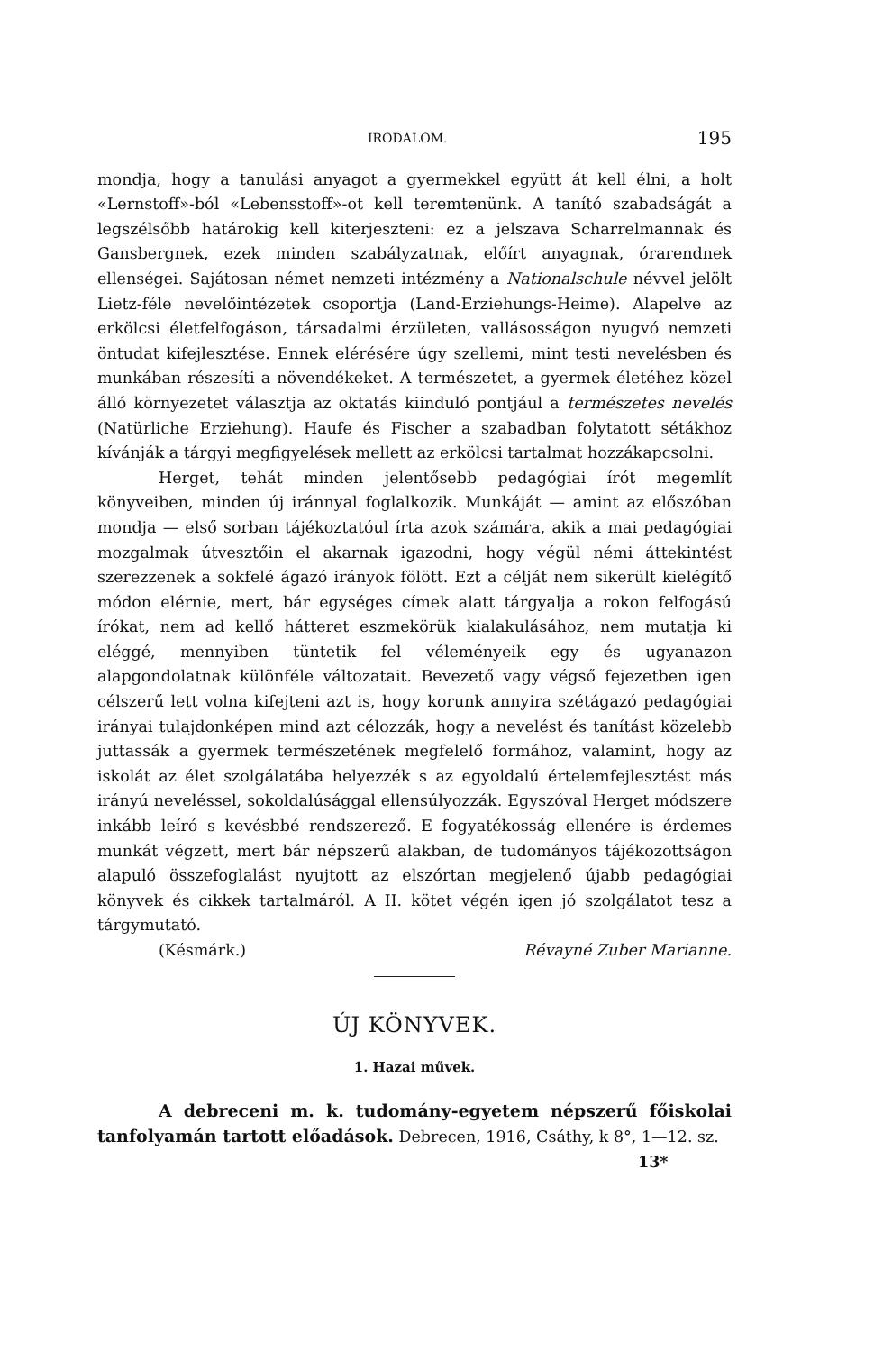IRODALOM. 195
mondja, hogy a tanulási anyagot a gyermekkel együtt át kell élni, a holt «Lernstoff»-ból «Lebensstoff»-ot kell teremtenünk. A tanító szabadságát a legszélsőbb határokig kell kiterjeszteni: ez a jelszava Scharrelmannak és Gansbergnek, ezek minden szabályzatnak, előírt anyagnak, órarendnek ellenségei. Sajátosan német nemzeti intézmény a Nationalschule névvel jelölt Lietz-féle nevelőintézetek csoportja (Land-Erziehungs-Heime). Alapelve az erkölcsi életfelfogáson, társadalmi érzületen, vallásosságon nyugvó nemzeti öntudat kifejlesztése. Ennek elérésére úgy szellemi, mint testi nevelésben és munkában részesíti a növendékeket. A természetet, a gyermek életéhez közel álló környezetet választja az oktatás kiinduló pontjául a természetes nevelés (Natürliche Erziehung). Haufe és Fischer a szabadban folytatott sétákhoz kívánják a tárgyi megfigyelések mellett az erkölcsi tartalmat hozzákapcsolni.
Herget, tehát minden jelentősebb pedagógiai írót megemlít könyveiben, minden új iránnyal foglalkozik. Munkáját — amint az előszóban mondja — első sorban tájékoztatóul írta azok számára, akik a mai pedagógiai mozgalmak útvesztőin el akarnak igazodni, hogy végül némi áttekintést szerezzenek a sokfelé ágazó irányok fölött. Ezt a célját nem sikerült kielégítő módon elérnie, mert, bár egységes címek alatt tárgyalja a rokon felfogású írókat, nem ad kellő hátteret eszmekörük kialakulásához, nem mutatja ki eléggé, mennyiben tüntetik fel véleményeik egy és ugyanazon alapgondolatnak különféle változatait. Bevezető vagy végső fejezetben igen célszerű lett volna kifejteni azt is, hogy korunk annyira szétágazó pedagógiai irányai tulajdonképen mind azt célozzák, hogy a nevelést és tanítást közelebb juttassák a gyermek természetének megfelelő formához, valamint, hogy az iskolát az élet szolgálatába helyezzék s az egyoldalú értelemfejlesztést más irányú neveléssel, sokoldalúsággal ellensúlyozzák. Egyszóval Herget módszere inkább leíró s kevésbbé rendszerező. E fogyatékosság ellenére is érdemes munkát végzett, mert bár népszerű alakban, de tudományos tájékozottságon alapuló összefoglalást nyujtott az elszórtan megjelenő újabb pedagógiai könyvek és cikkek tartalmáról. A II. kötet végén igen jó szolgálatot tesz a tárgymutató.
(Késmárk.) Révayné Zuber Marianne.
ÚJ KÖNYVEK.
1. Hazai művek.
A debreceni m. k. tudomány-egyetem népszerű főiskolai tanfolyamán tartott előadások. Debrecen, 1916, Csáthy, k 8°, 1—12. sz.
13*